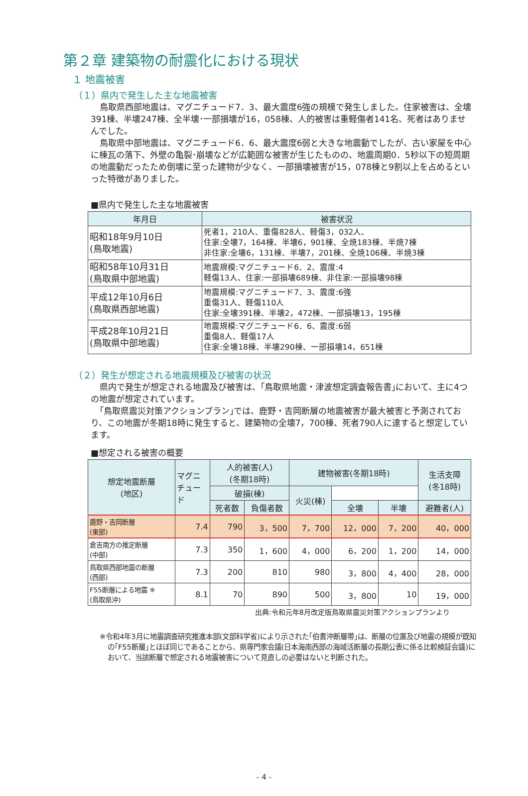第２章 建築物の耐震化における現状
１ 地震被害
（１）県内で発生した主な地震被害
鳥取県西部地震は、マグニチュード7．3、最大震度6強の規模で発生しました。住家被害は、全壊391棟、半壊247棟、全半壊･一部損壊が16，058棟、人的被害は重軽傷者141名、死者はありませんでした。
鳥取県中部地震は、マグニチュード6．6、最大震度6弱と大きな地震動でしたが、古い家屋を中心に棟瓦の落下、外壁の亀裂･崩壊などが広範囲な被害が生じたものの、地震周期0．5秒以下の短周期の地震動だったため倒壊に至った建物が少なく、一部損壊被害が15，078棟と9割以上を占めるといった特徴がありました。
■県内で発生した主な地震被害
| 年月日 | 被害状況 |
| --- | --- |
| 昭和18年9月10日 (鳥取地震) | 死者1，210人、重傷828人、軽傷3，032人、 住家:全壊7，164棟、半壊6，901棟、全焼183棟、半焼7棟 非住家:全壊6，131棟、半壊7，201棟、全焼106棟、半焼3棟 |
| 昭和58年10月31日 (鳥取県中部地震) | 地震規模:マグニチュード6．2、震度:4 軽傷13人、住家:一部損壊689棟、非住家:一部損壊98棟 |
| 平成12年10月6日 (鳥取県西部地震) | 地震規模:マグニチュード7．3、震度:6強 重傷31人、軽傷110人 住家:全壊391棟、半壊2，472棟、一部損壊13，195棟 |
| 平成28年10月21日 (鳥取県中部地震) | 地震規模:マグニチュード6．6、震度:6弱 重傷8人、軽傷17人 住家:全壊18棟、半壊290棟、一部損壊14，651棟 |
（２）発生が想定される地震規模及び被害の状況
県内で発生が想定される地震及び被害は、｢鳥取県地震・津波想定調査報告書｣において、主に4つの地震が想定されています。
｢鳥取県震災対策アクションプラン｣では、鹿野・吉岡断層の地震被害が最大被害と予測されており、この地震が冬期18時に発生すると、建築物の全壊7，700棟、死者790人に達すると想定しています。
■想定される被害の概要
| 想定地震断層 (地区) | マグニ チュー ド | 人的被害(人) (冬期18時) | | 建物被害(冬期18時) | | | 生活支障 (冬18時) |
| --- | --- | --- | --- | --- | --- | --- | --- |
| | | | | 破損(棟) | | 火災(棟) | |
| | | 死者数 | 負傷者数 | 全壊 | 半壊 | | 避難者(人) |
| 鹿野・吉岡断層 (東部) | 7.4 | 790 | 3，500 | 7，700 | 12，000 | 7，200 | 40，000 |
| 倉吉南方の推定断層 (中部) | 7.3 | 350 | 1，600 | 4，000 | 6，200 | 1，200 | 14，000 |
| 鳥取県西部地震の断層 (西部) | 7.3 | 200 | 810 | 980 | 3，800 | 4，400 | 28，000 |
| F55断層による地震 ※ (鳥取県沖) | 8.1 | 70 | 890 | 500 | 3，800 | 10 | 19，000 |
出典:令和元年8月改定版鳥取県震災対策アクションプランより
※令和4年3月に地震調査研究推進本部(文部科学省)により示された｢伯耆沖断層帯｣は、断層の位置及び地震の規模が既知の｢F55断層｣とほぼ同じであることから、県専門家会議(日本海南西部の海域活断層の長期公表に係る比較検証会議)において、当該断層で想定される地震被害について見直しの必要はないと判断された。
- 4 -